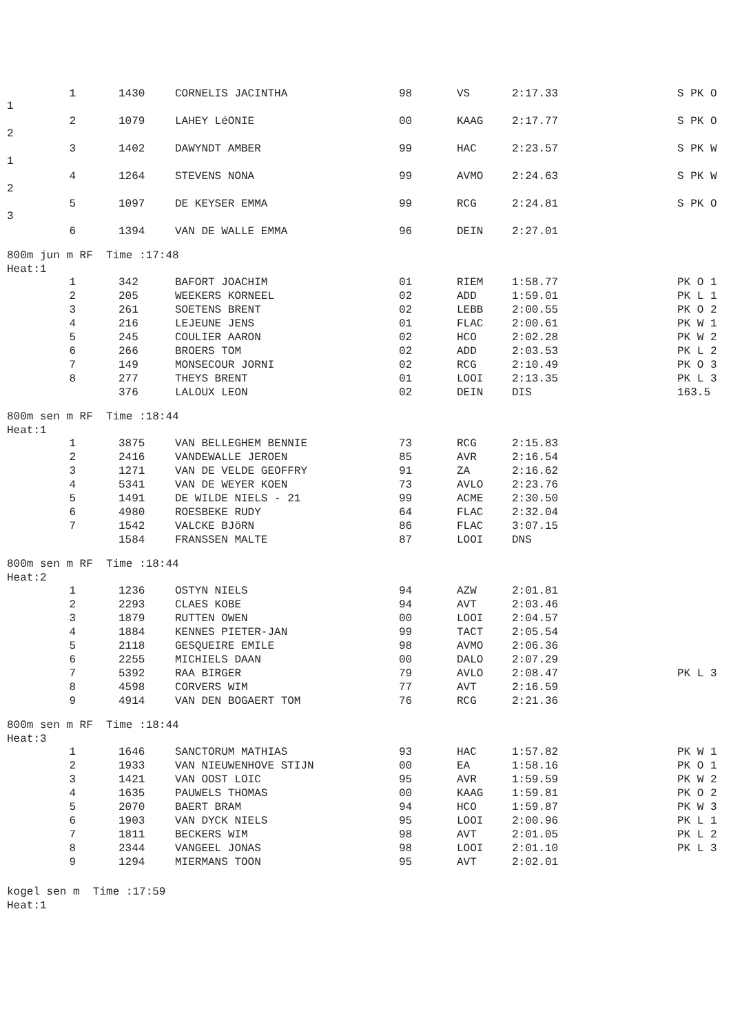| 1 1 | 1430 | CORNELIS JACINTHA | 98 | VS | 2:17.33 | S PK O |
| 2 2 | 1079 | LAHEY LéONIE | 00 | KAAG | 2:17.77 | S PK O |
| 3 1 | 1402 | DAWYNDT AMBER | 99 | HAC | 2:23.57 | S PK W |
| 4 2 | 1264 | STEVENS NONA | 99 | AVMO | 2:24.63 | S PK W |
| 5 3 | 1097 | DE KEYSER EMMA | 99 | RCG | 2:24.81 | S PK O |
| 6 | 1394 | VAN DE WALLE EMMA | 96 | DEIN | 2:27.01 | |
800m jun m RF Time :17:48
Heat:1
| 1 | 342 | BAFORT JOACHIM | 01 | RIEM | 1:58.77 | PK O 1 |
| 2 | 205 | WEEKERS KORNEEL | 02 | ADD | 1:59.01 | PK L 1 |
| 3 | 261 | SOETENS BRENT | 02 | LEBB | 2:00.55 | PK O 2 |
| 4 | 216 | LEJEUNE JENS | 01 | FLAC | 2:00.61 | PK W 1 |
| 5 | 245 | COULIER AARON | 02 | HCO | 2:02.28 | PK W 2 |
| 6 | 266 | BROERS TOM | 02 | ADD | 2:03.53 | PK L 2 |
| 7 | 149 | MONSECOUR JORNI | 02 | RCG | 2:10.49 | PK O 3 |
| 8 | 277 | THEYS BRENT | 01 | LOOI | 2:13.35 | PK L 3 |
| | 376 | LALOUX LEON | 02 | DEIN | DIS | 163.5 |
800m sen m RF Time :18:44
Heat:1
| 1 | 3875 | VAN BELLEGHEM BENNIE | 73 | RCG | 2:15.83 | |
| 2 | 2416 | VANDEWALLE JEROEN | 85 | AVR | 2:16.54 | |
| 3 | 1271 | VAN DE VELDE GEOFFRY | 91 | ZA | 2:16.62 | |
| 4 | 5341 | VAN DE WEYER KOEN | 73 | AVLO | 2:23.76 | |
| 5 | 1491 | DE WILDE NIELS - 21 | 99 | ACME | 2:30.50 | |
| 6 | 4980 | ROESBEKE RUDY | 64 | FLAC | 2:32.04 | |
| 7 | 1542 | VALCKE BJöRN | 86 | FLAC | 3:07.15 | |
| | 1584 | FRANSSEN MALTE | 87 | LOOI | DNS | |
800m sen m RF Time :18:44
Heat:2
| 1 | 1236 | OSTYN NIELS | 94 | AZW | 2:01.81 | |
| 2 | 2293 | CLAES KOBE | 94 | AVT | 2:03.46 | |
| 3 | 1879 | RUTTEN OWEN | 00 | LOOI | 2:04.57 | |
| 4 | 1884 | KENNES PIETER-JAN | 99 | TACT | 2:05.54 | |
| 5 | 2118 | GESQUEIRE EMILE | 98 | AVMO | 2:06.36 | |
| 6 | 2255 | MICHIELS DAAN | 00 | DALO | 2:07.29 | |
| 7 | 5392 | RAA BIRGER | 79 | AVLO | 2:08.47 | PK L 3 |
| 8 | 4598 | CORVERS WIM | 77 | AVT | 2:16.59 | |
| 9 | 4914 | VAN DEN BOGAERT TOM | 76 | RCG | 2:21.36 | |
800m sen m RF Time :18:44
Heat:3
| 1 | 1646 | SANCTORUM MATHIAS | 93 | HAC | 1:57.82 | PK W 1 |
| 2 | 1933 | VAN NIEUWENHOVE STIJN | 00 | EA | 1:58.16 | PK O 1 |
| 3 | 1421 | VAN OOST LOIC | 95 | AVR | 1:59.59 | PK W 2 |
| 4 | 1635 | PAUWELS THOMAS | 00 | KAAG | 1:59.81 | PK O 2 |
| 5 | 2070 | BAERT BRAM | 94 | HCO | 1:59.87 | PK W 3 |
| 6 | 1903 | VAN DYCK NIELS | 95 | LOOI | 2:00.96 | PK L 1 |
| 7 | 1811 | BECKERS WIM | 98 | AVT | 2:01.05 | PK L 2 |
| 8 | 2344 | VANGEEL JONAS | 98 | LOOI | 2:01.10 | PK L 3 |
| 9 | 1294 | MIERMANS TOON | 95 | AVT | 2:02.01 | |
kogel sen m Time :17:59
Heat:1